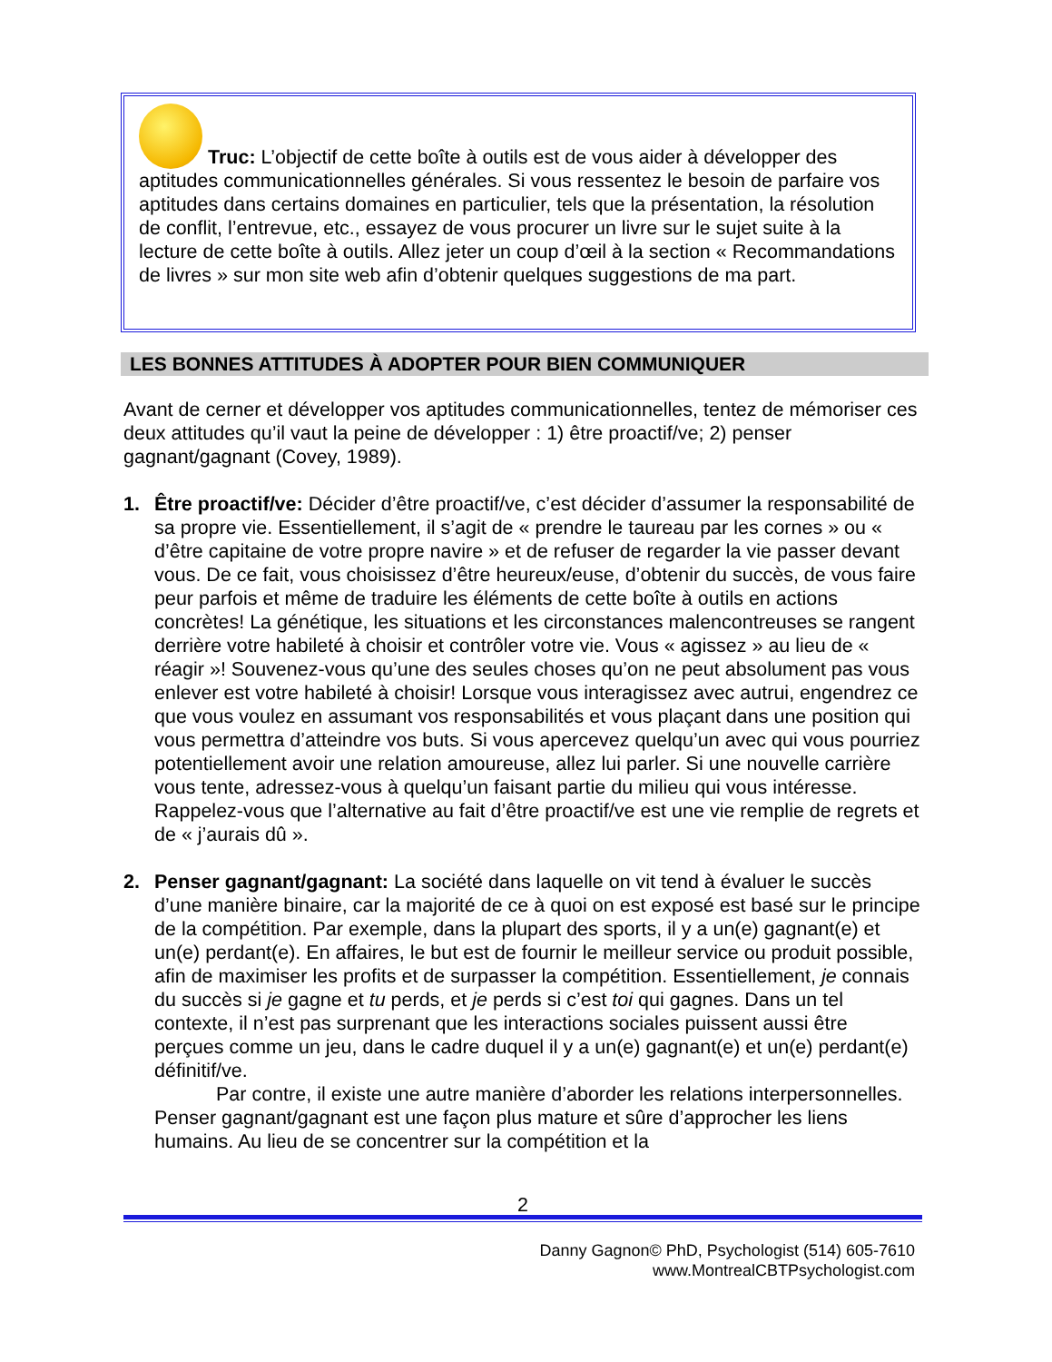Truc: L’objectif de cette boîte à outils est de vous aider à développer des aptitudes communicationnelles générales. Si vous ressentez le besoin de parfaire vos aptitudes dans certains domaines en particulier, tels que la présentation, la résolution de conflit, l’entrevue, etc., essayez de vous procurer un livre sur le sujet suite à la lecture de cette boîte à outils. Allez jeter un coup d’œil à la section « Recommandations de livres » sur mon site web afin d’obtenir quelques suggestions de ma part.
LES BONNES ATTITUDES À ADOPTER POUR BIEN COMMUNIQUER
Avant de cerner et développer vos aptitudes communicationnelles, tentez de mémoriser ces deux attitudes qu’il vaut la peine de développer : 1) être proactif/ve; 2) penser gagnant/gagnant (Covey, 1989).
1. Être proactif/ve: Décider d’être proactif/ve, c’est décider d’assumer la responsabilité de sa propre vie. Essentiellement, il s’agit de « prendre le taureau par les cornes » ou « d’être capitaine de votre propre navire » et de refuser de regarder la vie passer devant vous. De ce fait, vous choisissez d’être heureux/euse, d’obtenir du succès, de vous faire peur parfois et même de traduire les éléments de cette boîte à outils en actions concrètes! La génétique, les situations et les circonstances malencontreuses se rangent derrière votre habileté à choisir et contrôler votre vie. Vous « agissez » au lieu de « réagir »! Souvenez-vous qu’une des seules choses qu’on ne peut absolument pas vous enlever est votre habileté à choisir! Lorsque vous interagissez avec autrui, engendrez ce que vous voulez en assumant vos responsabilités et vous plaçant dans une position qui vous permettra d’atteindre vos buts. Si vous apercevez quelqu’un avec qui vous pourriez potentiellement avoir une relation amoureuse, allez lui parler. Si une nouvelle carrière vous tente, adressez-vous à quelqu’un faisant partie du milieu qui vous intéresse. Rappelez-vous que l’alternative au fait d’être proactif/ve est une vie remplie de regrets et de « j’aurais dû ».
2. Penser gagnant/gagnant: La société dans laquelle on vit tend à évaluer le succès d’une manière binaire, car la majorité de ce à quoi on est exposé est basé sur le principe de la compétition. Par exemple, dans la plupart des sports, il y a un(e) gagnant(e) et un(e) perdant(e). En affaires, le but est de fournir le meilleur service ou produit possible, afin de maximiser les profits et de surpasser la compétition. Essentiellement, je connais du succès si je gagne et tu perds, et je perds si c’est toi qui gagnes. Dans un tel contexte, il n’est pas surprenant que les interactions sociales puissent aussi être perçues comme un jeu, dans le cadre duquel il y a un(e) gagnant(e) et un(e) perdant(e) définitif/ve.
Par contre, il existe une autre manière d’aborder les relations interpersonnelles. Penser gagnant/gagnant est une façon plus mature et sûre d’approcher les liens humains. Au lieu de se concentrer sur la compétition et la
2
Danny Gagnon© PhD, Psychologist (514) 605-7610
www.MontrealCBTPsychologist.com